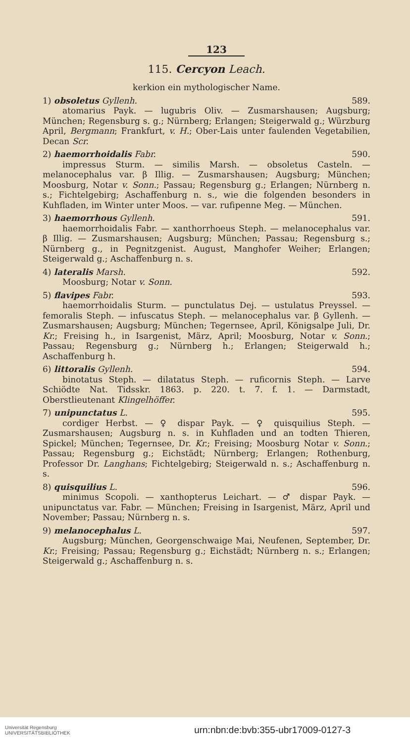123
115. Cercyon Leach.
kerkion ein mythologischer Name.
1) obsoletus Gyllenh. 589.
atomarius Payk. — lugubris Oliv. — Zusmarshausen; Augsburg; München; Regensburg s. g.; Nürnberg; Erlangen; Steigerwald g.; Würzburg April, Bergmann; Frankfurt, v. H.; Ober-Lais unter faulenden Vegetabilien, Decan Scr.
2) haemorrhoidalis Fabr. 590.
impressus Sturm. — similis Marsh. — obsoletus Casteln. — melanocephalus var. β Illig. — Zusmarshausen; Augsburg; München; Moosburg, Notar v. Sonn.; Passau; Regensburg g.; Erlangen; Nürnberg n. s.; Fichtelgebirg; Aschaffenburg n. s., wie die folgenden besonders in Kuhfladen, im Winter unter Moos. — var. rufipenne Meg. — München.
3) haemorrhous Gyllenh. 591.
haemorrhoidalis Fabr. — xanthorrhoeus Steph. — melanocephalus var. β Illig. — Zusmarshausen; Augsburg; München; Passau; Regensburg s.; Nürnberg g., in Pegnitzgenist. August, Manghofer Weiher; Erlangen; Steigerwald g.; Aschaffenburg n. s.
4) lateralis Marsh. 592.
Moosburg; Notar v. Sonn.
5) flavipes Fabr. 593.
haemorrhoidalis Sturm. — punctulatus Dej. — ustulatus Preyssel. — femoralis Steph. — infuscatus Steph. — melanocephalus var. β Gyllenh. — Zusmarshausen; Augsburg; München; Tegernsee, April, Königsalpe Juli, Dr. Kr.; Freising h., in Isargenist, März, April; Moosburg, Notar v. Sonn.; Passau; Regensburg g.; Nürnberg h.; Erlangen; Steigerwald h.; Aschaffenburg h.
6) littoralis Gyllenh. 594.
binotatus Steph. — dilatatus Steph. — ruficornis Steph. — Larve Schiödte Nat. Tidsskr. 1863. p. 220. t. 7. f. 1. — Darmstadt, Oberstlieutenant Klingelhöffer.
7) unipunctatus L. 595.
cordiger Herbst. — ♀ dispar Payk. — ♀ quisquilius Steph. — Zusmarshausen; Augsburg n. s. in Kuhfladen und an todten Thieren, Spickel; München; Tegernsee, Dr. Kr.; Freising; Moosburg Notar v. Sonn.; Passau; Regensburg g.; Eichstädt; Nürnberg; Erlangen; Rothenburg, Professor Dr. Langhans; Fichtelgebirg; Steigerwald n. s.; Aschaffenburg n. s.
8) quisquilius L. 596.
minimus Scopoli. — xanthopterus Leichart. — ♂ dispar Payk. — unipunctatus var. Fabr. — München; Freising in Isargenist, März, April und November; Passau; Nürnberg n. s.
9) melanocephalus L. 597.
Augsburg; München, Georgenschwaige Mai, Neufenen, September, Dr. Kr.; Freising; Passau; Regensburg g.; Eichstädt; Nürnberg n. s.; Erlangen; Steigerwald g.; Aschaffenburg n. s.
Universität Regensburg
UNIVERSITÄTSBIBLIOTHEK urn:nbn:de:bvb:355-ubr17009-0127-3